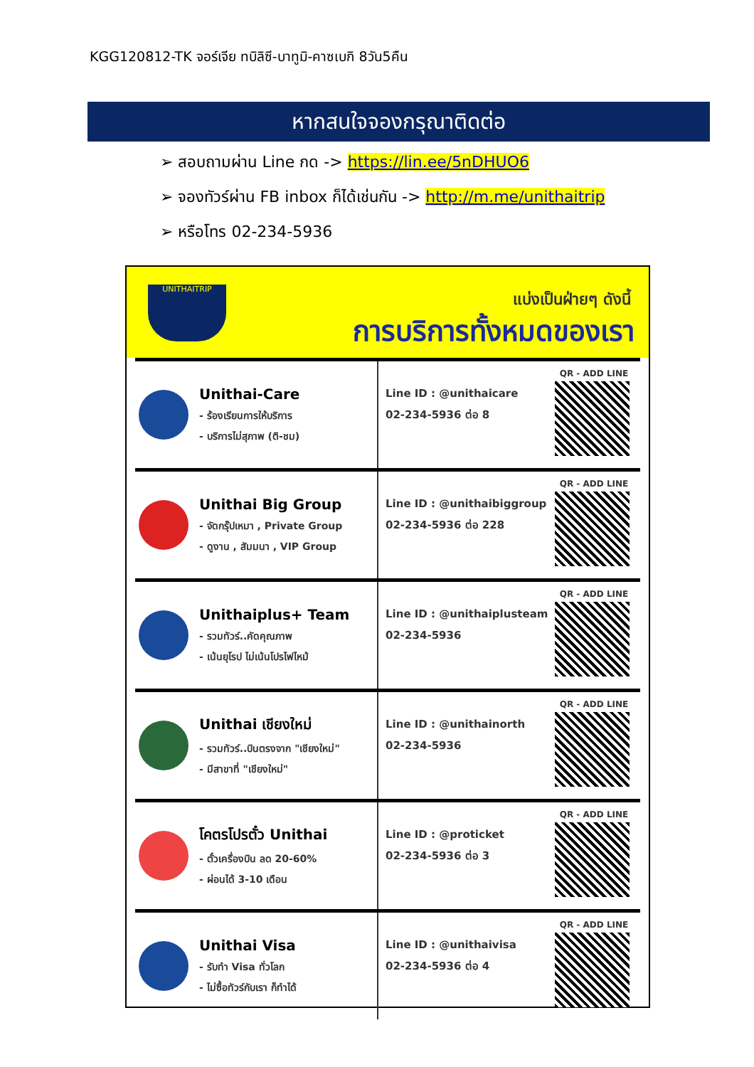KGG120812-TK จอร์เจีย ทบิลิซี-บาทูมิ-คาซเบกิ 8วัน5คืน
หากสนใจจองกรุณาติดต่อ
➢ สอบถามผ่าน Line กด -> https://lin.ee/5nDHUO6
➢ จองทัวร์ผ่าน FB inbox ก็ได้เช่นกัน -> http://m.me/unithaitrip
➢ หรือโทร 02-234-5936
UNITHAITRIP แบ่งเป็นฝ่ายๆ ดังนี้
การบริการทั้งหมดของเรา
Unithai-Care
- ร้องเรียนการให้บริการ
- บริการไม่สุภาพ (ติ-ชม)
Line ID : @unithaicare
02-234-5936 ต่อ 8
QR - ADD LINE
Unithai Big Group
- จัดกรุ๊ปเหมา , Private Group
- ดูงาน , สัมมนา , VIP Group
Line ID : @unithaibiggroup
02-234-5936 ต่อ 228
QR - ADD LINE
Unithaiplus+ Team
- รวมทัวร์..คัดคุณภาพ
- เน้นยุโรป ไม่เน้นโปรไฟไหม้
Line ID : @unithaiplusteam
02-234-5936
QR - ADD LINE
Unithai เชียงใหม่
- รวมทัวร์..บินตรงจาก "เชียงใหม่"
- มีสาขาที่ "เชียงใหม่"
Line ID : @unithainorth
02-234-5936
QR - ADD LINE
โคตรโปรตั๋ว Unithai
- ตั๋วเครื่องบิน ลด 20-60%
- ผ่อนได้ 3-10 เดือน
Line ID : @proticket
02-234-5936 ต่อ 3
QR - ADD LINE
Unithai Visa
- รับทำ Visa ทั่วโลก
- ไม่ซื้อทัวร์กับเรา ก็ทำได้
Line ID : @unithaivisa
02-234-5936 ต่อ 4
QR - ADD LINE